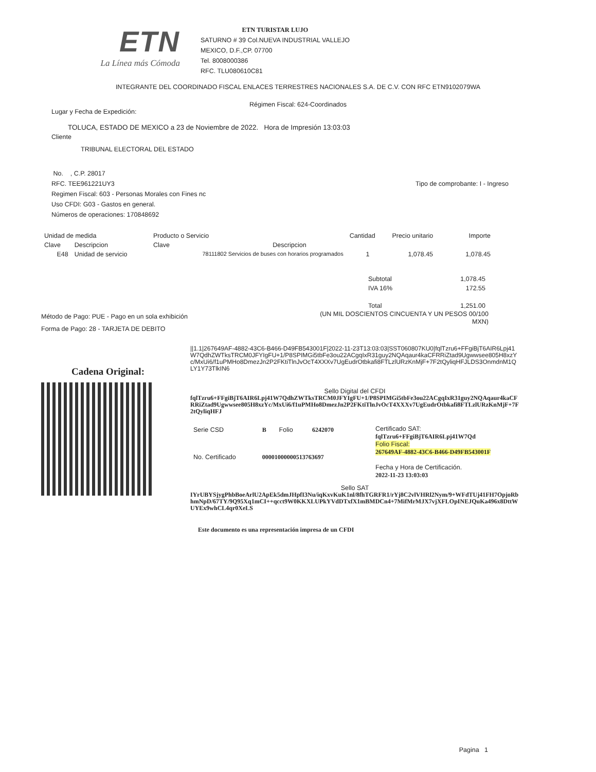ETN
La Línea más Cómoda
ETN TURISTAR LUJO
SATURNO # 39 Col.NUEVA INDUSTRIAL VALLEJO
MEXICO, D.F.,CP. 07700
Tel. 8008000386
RFC. TLU080610C81
INTEGRANTE DEL COORDINADO FISCAL ENLACES TERRESTRES NACIONALES S.A. DE C.V. CON RFC ETN9102079WA
Régimen Fiscal: 624-Coordinados
Lugar y Fecha de Expedición:
TOLUCA, ESTADO DE MEXICO a 23 de Noviembre de 2022. Hora de Impresión 13:03:03
Cliente
TRIBUNAL ELECTORAL DEL ESTADO
No. , C.P. 28017
RFC. TEE961221UY3
Regimen Fiscal: 603 - Personas Morales con Fines nc
Uso CFDI: G03 - Gastos en general.
Números de operaciones: 170848692
Tipo de comprobante: I - Ingreso
| Unidad de medida | | Producto o Servicio | | Cantidad | Precio unitario | Importe |
| --- | --- | --- | --- | --- | --- | --- |
| Clave | Descripcion | Clave | Descripcion | | | |
| E48 | Unidad de servicio | 78111802 Servicios de buses con horarios programados | | 1 | 1,078.45 | 1,078.45 |
| Subtotal | 1,078.45 |
| IVA 16% | 172.55 |
| Total | 1,251.00 |
Método de Pago: PUE - Pago en un sola exhibición
Forma de Pago: 28 - TARJETA DE DEBITO
(UN MIL DOSCIENTOS CINCUENTA Y UN PESOS 00/100
MXN)
Cadena Original:
||1.1|267649AF-4882-43C6-B466-D49FB543001F|2022-11-23T13:03:03|SST060807KU0|fqlTzru6+FFgiBjT6AIR6Lpj41W7QdhZWTksTRCM0JFYIgFU+1/P8SPIMGi5tbFe3ou22ACgqIxR31guy2NQAqaur4kaCFRRiZtad9Ugwwsee805H8xzYc/MxUi6/f1uPMHo8DmezJn2P2FKtiTlnJvOcT4XXXv7UgEudrOtbkafi8FTLzlURzKnMjF+7F2tQyliqHFJLDS3OnmdnM1QLY1Y73TlkIN6
Sello Digital del CFDI
fqlTzru6+FFgiBjT6AIR6Lpj41W7QdhZWTksTRCM0JFYIgFU+1/P8SPIMGi5tbFe3ou22ACgqIxR31guy2NQAqaur4kaCFRRiZtad9Ugwwsee805H8xzYc/MxUi6/f1uPMHo8DmezJn2P2FKtiTlnJvOcT4XXXv7UgEudrOtbkafi8FTLzlURzKnMjF+7F2tQyliqHFJ
| Serie CSD | B | Folio | 6242070 |
| No. Certificado | 00001000000513763697 | | |
Certificado SAT:
fqlTzru6+FFgiBjT6AIR6Lpj41W7Qd
Folio Fiscal:
267649AF-4882-43C6-B466-D49FB543001F
Fecha y Hora de Certificación.
2022-11-23 13:03:03
Sello SAT
IYrUBYSjygPhbBoeArlU2ApEk5dmJHpfI3Nu/iqKxvKuK1nl/8fhTGRFR1/rYj8C2vlVHRl2Nym/9+WFdTUj41FH7OpjoRbhmNpD/67TY/9Q95Xq1mCI++qcct9W0KKXLUPkYVdDTxfX1mBMDCn4+7MifMrMJX7vjXFLOpINEJQuKa496x8DttWUYEx9whCL4qr0XeLS
Este documento es una representación impresa de un CFDI
Pagina 1